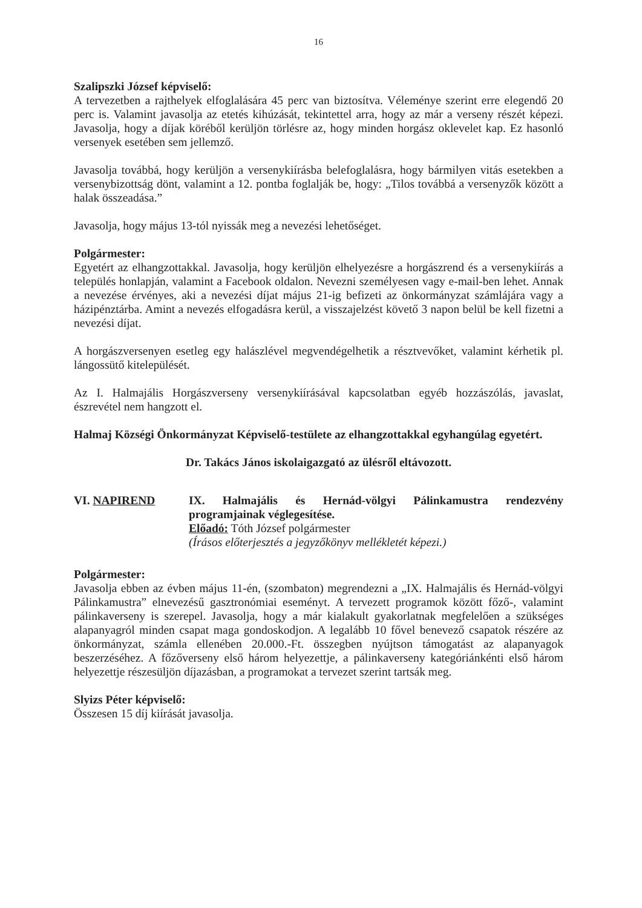16
Szalipszki József képviselő:
A tervezetben a rajthelyek elfoglalására 45 perc van biztosítva. Véleménye szerint erre elegendő 20 perc is. Valamint javasolja az etetés kihúzását, tekintettel arra, hogy az már a verseny részét képezi. Javasolja, hogy a díjak köréből kerüljön törlésre az, hogy minden horgász oklevelet kap. Ez hasonló versenyek esetében sem jellemző.
Javasolja továbbá, hogy kerüljön a versenykiírásba belefoglalásra, hogy bármilyen vitás esetekben a versenybizottság dönt, valamint a 12. pontba foglalják be, hogy: „Tilos továbbá a versenyzők között a halak összeadása.”
Javasolja, hogy május 13-tól nyissák meg a nevezési lehetőséget.
Polgármester:
Egyetért az elhangzottakkal. Javasolja, hogy kerüljön elhelyezésre a horgászrend és a versenykiírás a település honlapján, valamint a Facebook oldalon. Nevezni személyesen vagy e-mail-ben lehet. Annak a nevezése érvényes, aki a nevezési díjat május 21-ig befizeti az önkormányzat számlájára vagy a házipénztárba. Amint a nevezés elfogadásra kerül, a visszajelzést követő 3 napon belül be kell fizetni a nevezési díjat.
A horgászversenyen esetleg egy halászlével megvendégelhetik a résztvevőket, valamint kérhetik pl. lángossütő kitelepülését.
Az I. Halmajális Horgászverseny versenykiírásával kapcsolatban egyéb hozzászólás, javaslat, észrevétel nem hangzott el.
Halmaj Községi Önkormányzat Képviselő-testülete az elhangzottakkal egyhangúlag egyetért.
Dr. Takács János iskolaigazgató az ülésről eltávozott.
VI. NAPIREND IX. Halmajális és Hernád-völgyi Pálinkamustra rendezvény programjainak véglegesítése.
Előadó: Tóth József polgármester
(Írásos előterjesztés a jegyzőkönyv mellékletét képezi.)
Polgármester:
Javasolja ebben az évben május 11-én, (szombaton) megrendezni a „IX. Halmajális és Hernád-völgyi Pálinkamustra” elnevezésű gasztronómiai eseményt. A tervezett programok között főző-, valamint pálinkaverseny is szerepel. Javasolja, hogy a már kialakult gyakorlatnak megfelelően a szükséges alapanyagról minden csapat maga gondoskodjon. A legalább 10 fővel benevező csapatok részére az önkormányzat, számla ellenében 20.000.-Ft. összegben nyújtson támogatást az alapanyagok beszerzéséhez. A főzőverseny első három helyezettje, a pálinkaverseny kategóriánkénti első három helyezettje részesüljön díjazásban, a programokat a tervezet szerint tartsák meg.
Slyizs Péter képviselő:
Összesen 15 díj kiírását javasolja.